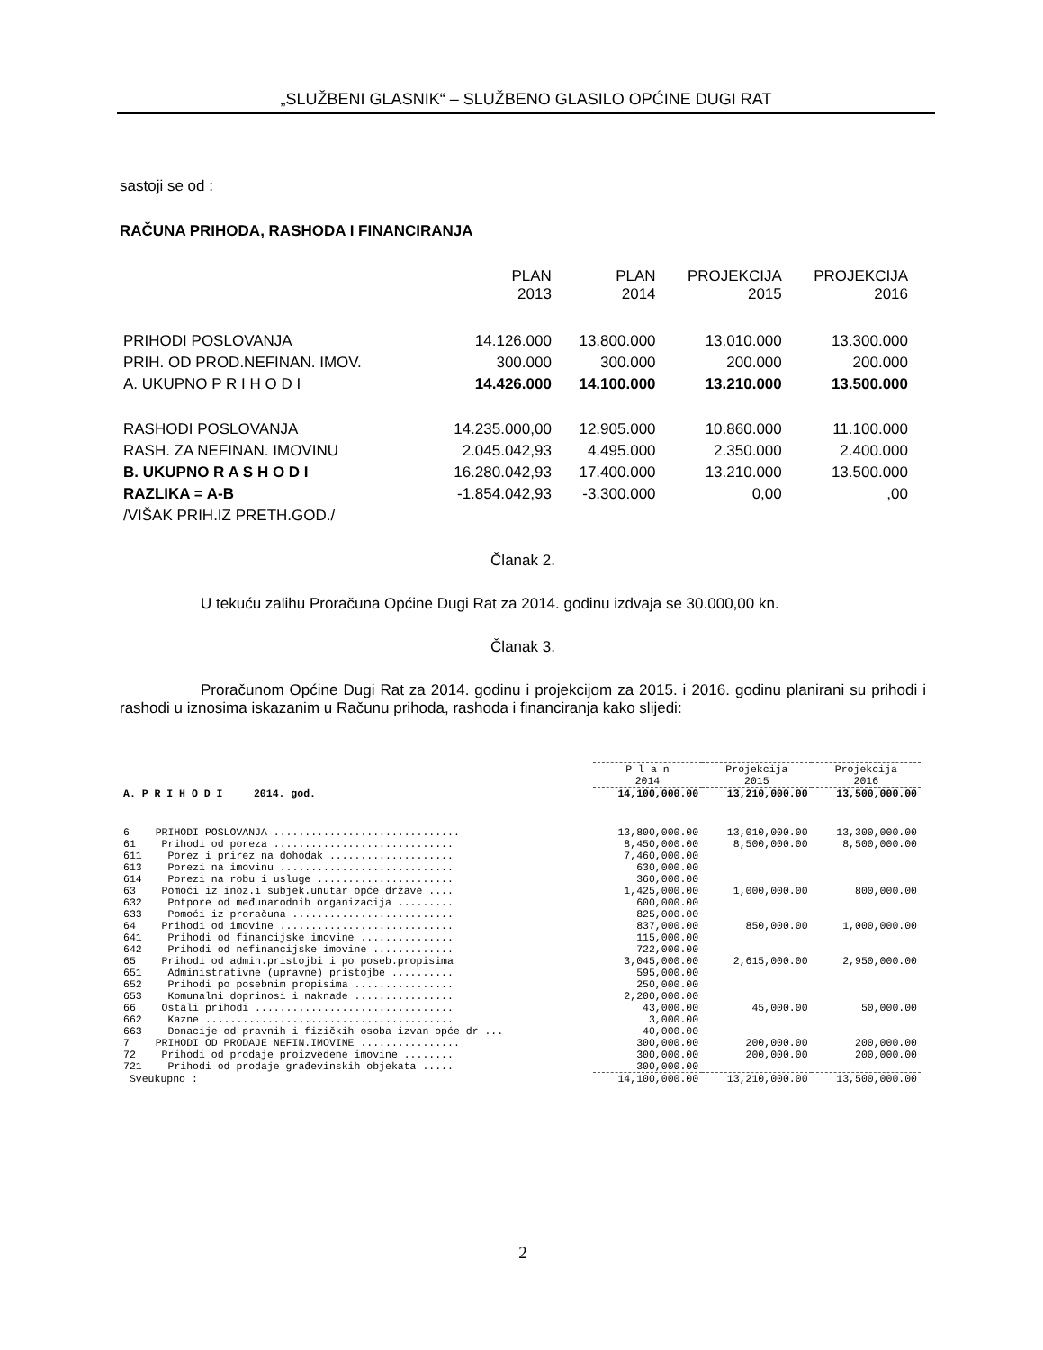„SLUŽBENI GLASNIK“ – SLUŽBENO GLASILO OPĆINE DUGI RAT
sastoji se od :
RAČUNA PRIHODA, RASHODA I FINANCIRANJA
| | PLAN 2013 | PLAN 2014 | PROJEKCIJA 2015 | PROJEKCIJA 2016 |
| PRIHODI POSLOVANJA | 14.126.000 | 13.800.000 | 13.010.000 | 13.300.000 |
| PRIH. OD PROD.NEFINAN. IMOV. | 300.000 | 300.000 | 200.000 | 200.000 |
| A. UKUPNO P R I H O D I | 14.426.000 | 14.100.000 | 13.210.000 | 13.500.000 |
| RASHODI POSLOVANJA | 14.235.000,00 | 12.905.000 | 10.860.000 | 11.100.000 |
| RASH. ZA NEFINAN. IMOVINU | 2.045.042,93 | 4.495.000 | 2.350.000 | 2.400.000 |
| B. UKUPNO R A S H O D I | 16.280.042,93 | 17.400.000 | 13.210.000 | 13.500.000 |
| RAZLIKA = A-B | -1.854.042,93 | -3.300.000 | 0,00 | ,00 |
| /VIŠAK PRIH.IZ PRETH.GOD./ | | | | |
Članak 2.
U tekuću zalihu Proračuna Općine Dugi Rat za 2014. godinu izdvaja se 30.000,00 kn.
Članak 3.
Proračunom Općine Dugi Rat za 2014. godinu i projekcijom za 2015. i 2016. godinu planirani su prihodi i rashodi u iznosima iskazanim u Računu prihoda, rashoda i financiranja kako slijedi:
| | | P l a n 2014 | Projekcija 2015 | Projekcija 2016 |
| A. P R I H O D I 2014. god. | | 14,100,000.00 | 13,210,000.00 | 13,500,000.00 |
| 6 | PRIHODI POSLOVANJA .............................. | 13,800,000.00 | 13,010,000.00 | 13,300,000.00 |
| 61 | Prihodi od poreza ............................. | 8,450,000.00 | 8,500,000.00 | 8,500,000.00 |
| 611 | Porez i prirez na dohodak .................... | 7,460,000.00 | | |
| 613 | Porezi na imovinu ............................ | 630,000.00 | | |
| 614 | Porezi na robu i usluge ...................... | 360,000.00 | | |
| 63 | Pomoći iz inoz.i subjek.unutar opće države .... | 1,425,000.00 | 1,000,000.00 | 800,000.00 |
| 632 | Potpore od međunarodnih organizacija ......... | 600,000.00 | | |
| 633 | Pomoći iz proračuna .......................... | 825,000.00 | | |
| 64 | Prihodi od imovine ............................ | 837,000.00 | 850,000.00 | 1,000,000.00 |
| 641 | Prihodi od financijske imovine ............... | 115,000.00 | | |
| 642 | Prihodi od nefinancijske imovine ............. | 722,000.00 | | |
| 65 | Prihodi od admin.pristojbi i po poseb.propisima | 3,045,000.00 | 2,615,000.00 | 2,950,000.00 |
| 651 | Administrativne (upravne) pristojbe .......... | 595,000.00 | | |
| 652 | Prihodi po posebnim propisima ................ | 250,000.00 | | |
| 653 | Komunalni doprinosi i naknade ................ | 2,200,000.00 | | |
| 66 | Ostali prihodi ................................ | 43,000.00 | 45,000.00 | 50,000.00 |
| 662 | Kazne ........................................ | 3,000.00 | | |
| 663 | Donacije od pravnih i fizičkih osoba izvan opće dr ... | 40,000.00 | | |
| 7 | PRIHODI OD PRODAJE NEFIN.IMOVINE ................ | 300,000.00 | 200,000.00 | 200,000.00 |
| 72 | Prihodi od prodaje proizvedene imovine ........ | 300,000.00 | 200,000.00 | 200,000.00 |
| 721 | Prihodi od prodaje građevinskih objekata ..... | 300,000.00 | | |
| Sveukupno : | | 14,100,000.00 | 13,210,000.00 | 13,500,000.00 |
2